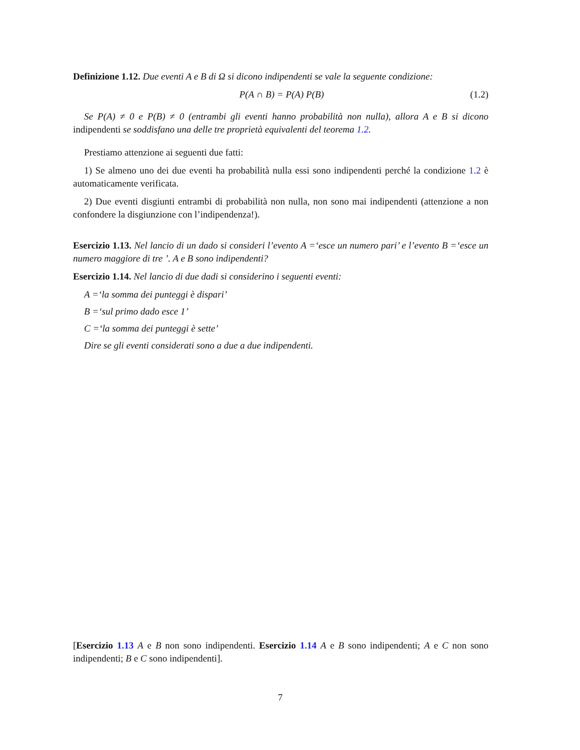Definizione 1.12. Due eventi A e B di Ω si dicono indipendenti se vale la seguente condizione:
P(A ∩ B) = P(A) P(B) (1.2)
Se P(A) ≠ 0 e P(B) ≠ 0 (entrambi gli eventi hanno probabilità non nulla), allora A e B si dicono indipendenti se soddisfano una delle tre proprietà equivalenti del teorema 1.2.
Prestiamo attenzione ai seguenti due fatti:
1) Se almeno uno dei due eventi ha probabilità nulla essi sono indipendenti perché la condizione 1.2 è automaticamente verificata.
2) Due eventi disgiunti entrambi di probabilità non nulla, non sono mai indipendenti (attenzione a non confondere la disgiunzione con l’indipendenza!).
Esercizio 1.13. Nel lancio di un dado si consideri l’evento A =‘esce un numero pari’ e l’evento B =‘esce un numero maggiore di tre ’. A e B sono indipendenti?
Esercizio 1.14. Nel lancio di due dadi si considerino i seguenti eventi:
A =‘la somma dei punteggi è dispari’
B =‘sul primo dado esce 1’
C =‘la somma dei punteggi è sette’
Dire se gli eventi considerati sono a due a due indipendenti.
[Esercizio 1.13 A e B non sono indipendenti. Esercizio 1.14 A e B sono indipendenti; A e C non sono indipendenti; B e C sono indipendenti].
7